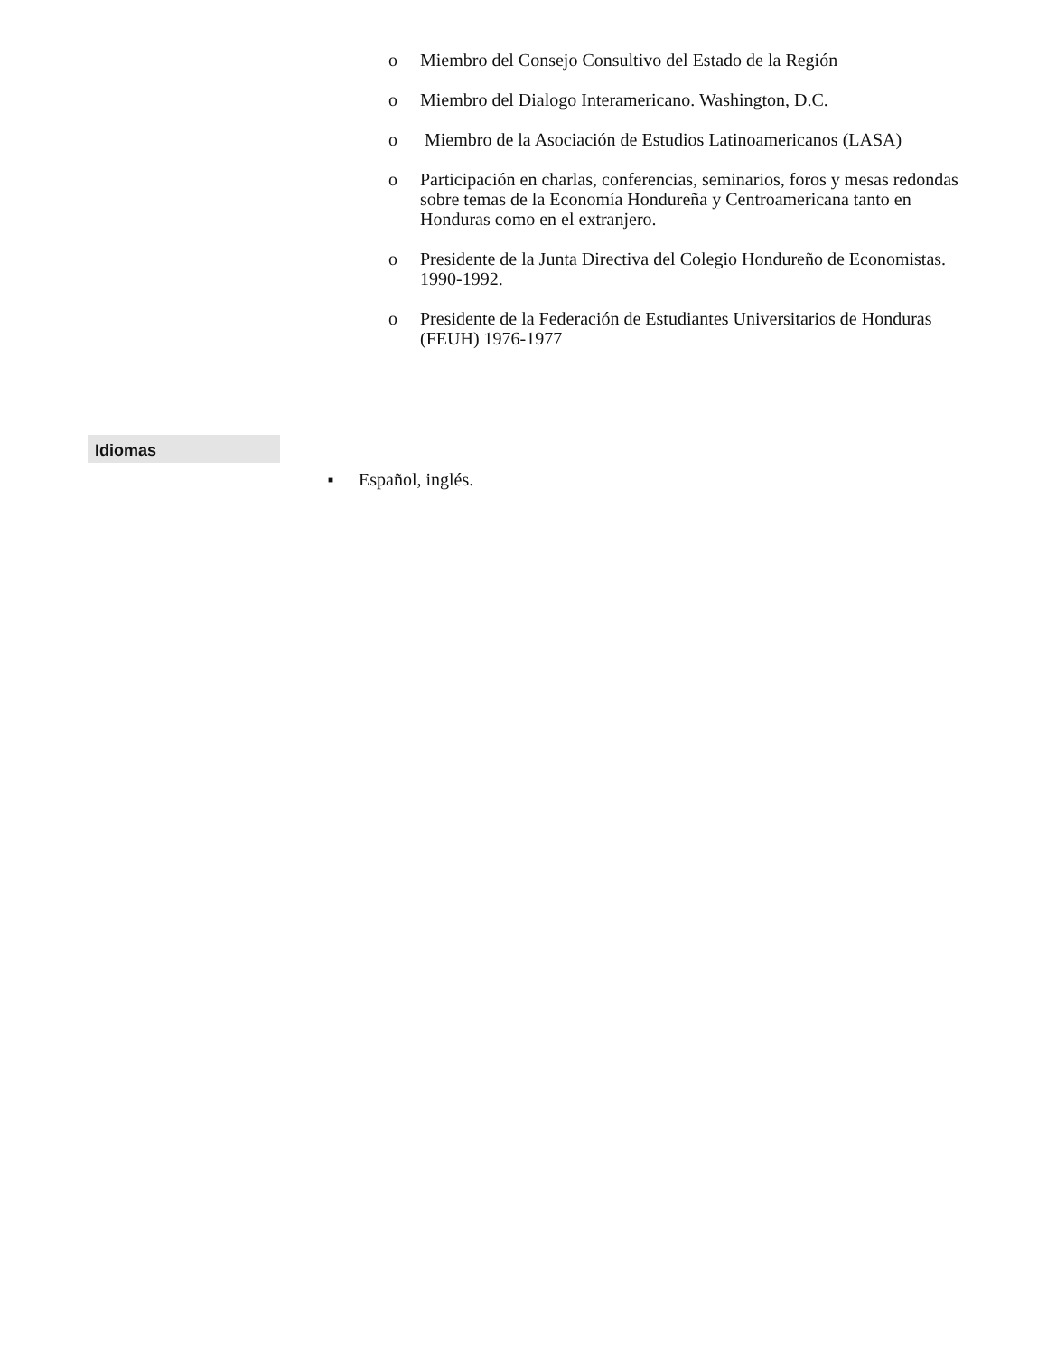o Miembro del Consejo Consultivo del Estado de la Región
o Miembro del Dialogo Interamericano. Washington, D.C.
o Miembro de la Asociación de Estudios Latinoamericanos (LASA)
o Participación en charlas, conferencias, seminarios, foros y mesas redondas sobre temas de la Economía Hondureña y Centroamericana tanto en Honduras como en el extranjero.
o Presidente de la Junta Directiva del Colegio Hondureño de Economistas. 1990-1992.
o Presidente de la Federación de Estudiantes Universitarios de Honduras (FEUH) 1976-1977
Idiomas
■ Español, inglés.